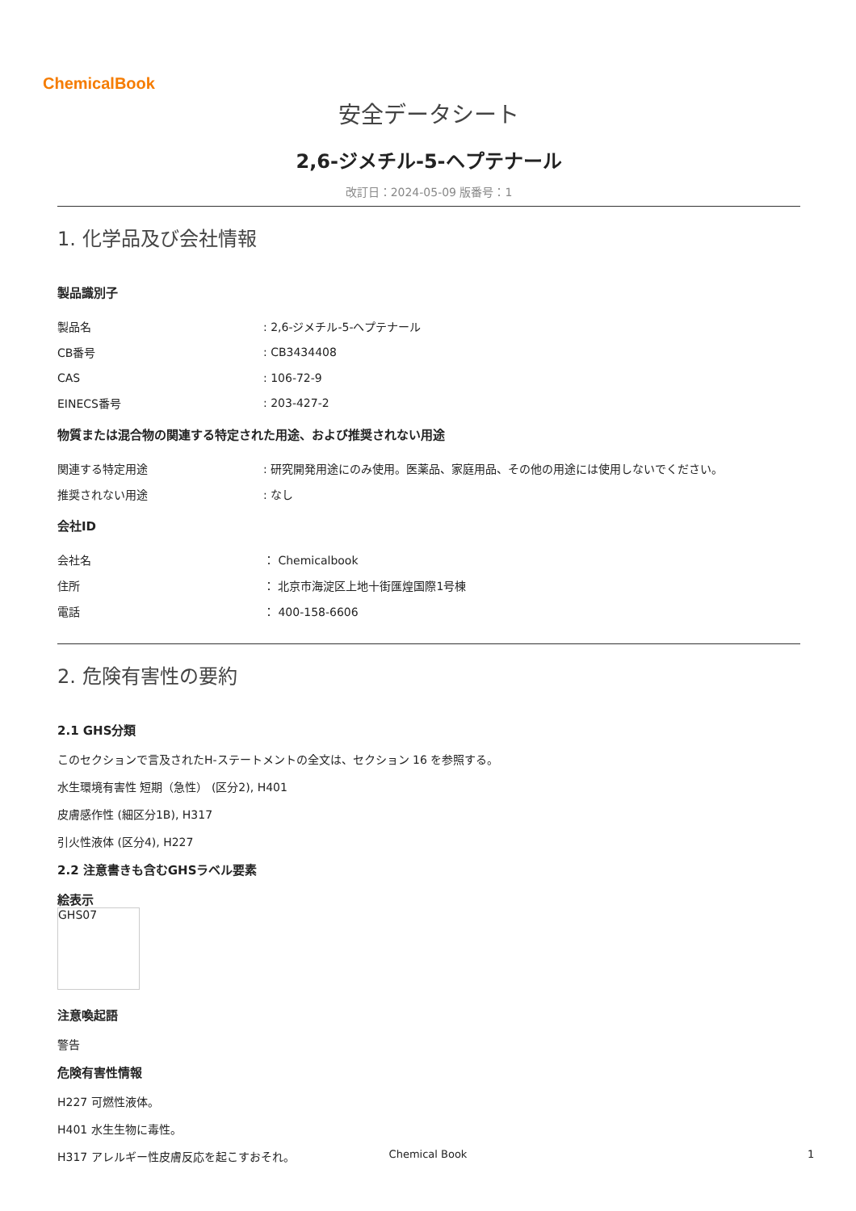ChemicalBook
安全データシート
2,6-ジメチル-5-ヘプテナール
改訂日：2024-05-09 版番号：1
1. 化学品及び会社情報
製品識別子
| 製品名 | : 2,6-ジメチル-5-ヘプテナール |
| CB番号 | : CB3434408 |
| CAS | : 106-72-9 |
| EINECS番号 | : 203-427-2 |
物質または混合物の関連する特定された用途、および推奨されない用途
| 関連する特定用途 | : 研究開発用途にのみ使用。医薬品、家庭用品、その他の用途には使用しないでください。 |
| 推奨されない用途 | : なし |
会社ID
| 会社名 | ： Chemicalbook |
| 住所 | ： 北京市海淀区上地十街匯煌国際1号棟 |
| 電話 | ： 400-158-6606 |
2. 危険有害性の要約
2.1 GHS分類
このセクションで言及されたH-ステートメントの全文は、セクション 16 を参照する。
水生環境有害性 短期（急性） (区分2), H401
皮膚感作性 (細区分1B), H317
引火性液体 (区分4), H227
2.2 注意書きも含むGHSラベル要素
絵表示
GHS07
注意喚起語
警告
危険有害性情報
H227 可燃性液体。
H401 水生生物に毒性。
H317 アレルギー性皮膚反応を起こすおそれ。
Chemical Book 1